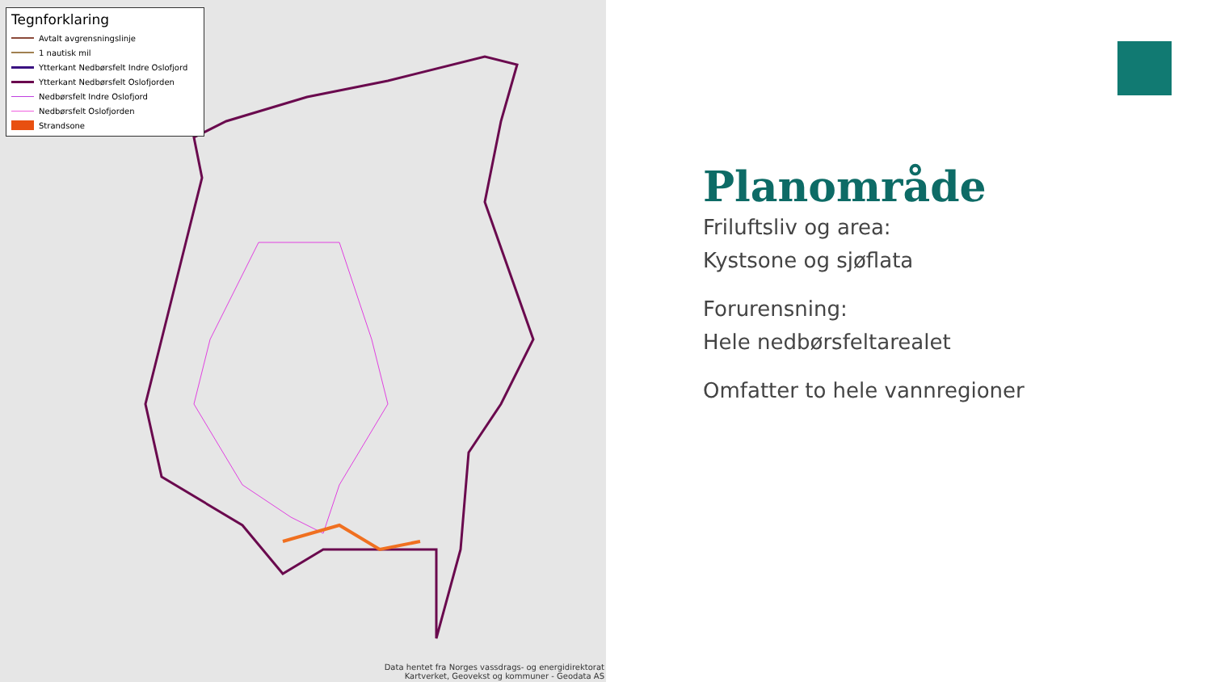Tegnforklaring
Avtalt avgrensningslinje
1 nautisk mil
Ytterkant Nedbørsfelt Indre Oslofjord
Ytterkant Nedbørsfelt Oslofjorden
Nedbørsfelt Indre Oslofjord
Nedbørsfelt Oslofjorden
Strandsone
Data hentet fra Norges vassdrags- og energidirektorat
Kartverket, Geovekst og kommuner - Geodata AS
Planområde
Friluftsliv og area:
Kystsone og sjøflata
Forurensning:
Hele nedbørsfeltarealet
Omfatter to hele vannregioner